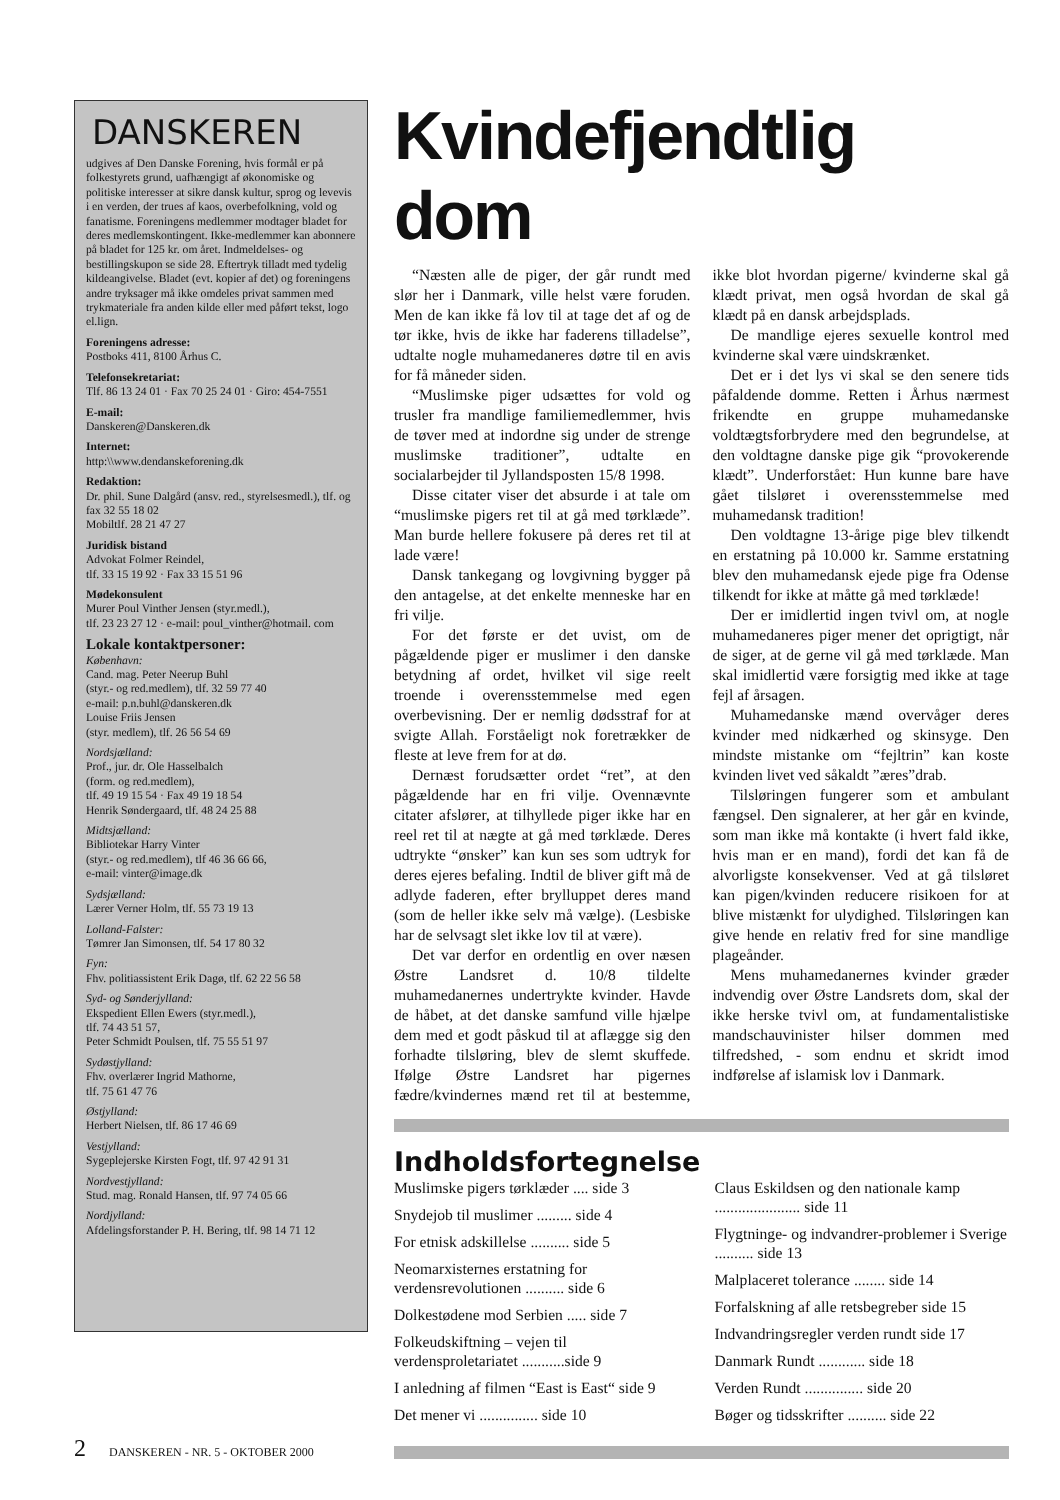DANSKEREN
udgives af Den Danske Forening, hvis formål er på folkestyrets grund, uafhængigt af økonomiske og politiske interesser at sikre dansk kultur, sprog og levevis i en verden, der trues af kaos, overbefolkning, vold og fanatisme. Foreningens medlemmer modtager bladet for deres medlemskontingent. Ikke-medlemmer kan abonnere på bladet for 125 kr. om året. Indmeldelses- og bestillingskupon se side 28. Eftertryk tilladt med tydelig kildeangivelse. Bladet (evt. kopier af det) og foreningens andre tryksager må ikke omdeles privat sammen med trykmateriale fra anden kilde eller med påført tekst, logo el.lign.
Foreningens adresse:
Postboks 411, 8100 Århus C.
Telefonsekretariat:
Tlf. 86 13 24 01 · Fax 70 25 24 01 · Giro: 454-7551
E-mail:
Danskeren@Danskeren.dk
Internet:
http:\\www.dendanskeforening.dk
Redaktion:
Dr. phil. Sune Dalgård (ansv. red., styrelsesmedl.), tlf. og fax 32 55 18 02
Mobiltlf. 28 21 47 27
Juridisk bistand
Advokat Folmer Reindel,
tlf. 33 15 19 92 · Fax 33 15 51 96
Mødekonsulent
Murer Poul Vinther Jensen (styr.medl.),
tlf. 23 23 27 12 · e-mail: poul_vinther@hotmail. com
Lokale kontaktpersoner:
København:
Cand. mag. Peter Neerup Buhl
(styr.- og red.medlem), tlf. 32 59 77 40
e-mail: p.n.buhl@danskeren.dk
Louise Friis Jensen
(styr. medlem), tlf. 26 56 54 69
Nordsjælland:
Prof., jur. dr. Ole Hasselbalch
(form. og red.medlem),
tlf. 49 19 15 54 · Fax 49 19 18 54
Henrik Søndergaard, tlf. 48 24 25 88
Midtsjælland:
Bibliotekar Harry Vinter
(styr.- og red.medlem), tlf 46 36 66 66,
e-mail: vinter@image.dk
Sydsjælland:
Lærer Verner Holm, tlf. 55 73 19 13
Lolland-Falster:
Tømrer Jan Simonsen, tlf. 54 17 80 32
Fyn:
Fhv. politiassistent Erik Dagø, tlf. 62 22 56 58
Syd- og Sønderjylland:
Ekspedient Ellen Ewers (styr.medl.),
tlf. 74 43 51 57,
Peter Schmidt Poulsen, tlf. 75 55 51 97
Sydøstjylland:
Fhv. overlærer Ingrid Mathorne,
tlf. 75 61 47 76
Østjylland:
Herbert Nielsen, tlf. 86 17 46 69
Vestjylland:
Sygeplejerske Kirsten Fogt, tlf. 97 42 91 31
Nordvestjylland:
Stud. mag. Ronald Hansen, tlf. 97 74 05 66
Nordjylland:
Afdelingsforstander P. H. Bering, tlf. 98 14 71 12
Kvindefjendtlig dom
“Næsten alle de piger, der går rundt med slør her i Danmark, ville helst være foruden. Men de kan ikke få lov til at tage det af og de tør ikke, hvis de ikke har faderens tilladelse”, udtalte nogle muhamedaneres døtre til en avis for få måneder siden.
“Muslimske piger udsættes for vold og trusler fra mandlige familiemedlemmer, hvis de tøver med at indordne sig under de strenge muslimske traditioner”, udtalte en socialarbejder til Jyllandsposten 15/8 1998.
Disse citater viser det absurde i at tale om “muslimske pigers ret til at gå med tørklæde”. Man burde hellere fokusere på deres ret til at lade være!
Dansk tankegang og lovgivning bygger på den antagelse, at det enkelte menneske har en fri vilje.
For det første er det uvist, om de pågældende piger er muslimer i den danske betydning af ordet, hvilket vil sige reelt troende i overensstemmelse med egen overbevisning. Der er nemlig dødsstraf for at svigte Allah. Forståeligt nok foretrækker de fleste at leve frem for at dø.
Dernæst forudsætter ordet “ret”, at den pågældende har en fri vilje. Ovennævnte citater afslører, at tilhyllede piger ikke har en reel ret til at nægte at gå med tørklæde. Deres udtrykte “ønsker” kan kun ses som udtryk for deres ejeres befaling. Indtil de bliver gift må de adlyde faderen, efter brylluppet deres mand (som de heller ikke selv må vælge). (Lesbiske har de selvsagt slet ikke lov til at være).
Det var derfor en ordentlig en over næsen Østre Landsret d. 10/8 tildelte muhamedanernes undertrykte kvinder. Havde de håbet, at det danske samfund ville hjælpe dem med et godt påskud til at aflægge sig den forhadte tilsløring, blev de slemt skuffede. Ifølge Østre Landsret har pigernes fædre/kvindernes mænd ret til at bestemme, ikke blot hvordan pigerne/ kvinderne skal gå klædt privat, men også hvordan de skal gå klædt på en dansk arbejdsplads.
De mandlige ejeres sexuelle kontrol med kvinderne skal være uindskrænket.
Det er i det lys vi skal se den senere tids påfaldende domme. Retten i Århus nærmest frikendte en gruppe muhamedanske voldtægtsforbrydere med den begrundelse, at den voldtagne danske pige gik “provokerende klædt”. Underforstået: Hun kunne bare have gået tilsløret i overensstemmelse med muhamedansk tradition!
Den voldtagne 13-årige pige blev tilkendt en erstatning på 10.000 kr. Samme erstatning blev den muhamedansk ejede pige fra Odense tilkendt for ikke at måtte gå med tørklæde!
Der er imidlertid ingen tvivl om, at nogle muhamedaneres piger mener det oprigtigt, når de siger, at de gerne vil gå med tørklæde. Man skal imidlertid være forsigtig med ikke at tage fejl af årsagen.
Muhamedanske mænd overvåger deres kvinder med nidkærhed og skinsyge. Den mindste mistanke om “fejltrin” kan koste kvinden livet ved såkaldt ”æres”drab.
Tilsløringen fungerer som et ambulant fængsel. Den signalerer, at her går en kvinde, som man ikke må kontakte (i hvert fald ikke, hvis man er en mand), fordi det kan få de alvorligste konsekvenser. Ved at gå tilsløret kan pigen/kvinden reducere risikoen for at blive mistænkt for ulydighed. Tilsløringen kan give hende en relativ fred for sine mandlige plageånder.
Mens muhamedanernes kvinder græder indvendig over Østre Landsrets dom, skal der ikke herske tvivl om, at fundamentalistiske mandschauvinister hilser dommen med tilfredshed, - som endnu et skridt imod indførelse af islamisk lov i Danmark.
Indholdsfortegnelse
Muslimske pigers tørklæder .... side 3
Snydejob til muslimer ......... side 4
For etnisk adskillelse .......... side 5
Neomarxisternes erstatning for verdensrevolutionen .......... side 6
Dolkestødene mod Serbien ..... side 7
Folkeudskiftning – vejen til verdensproletariatet ...........side 9
I anledning af filmen “East is East“ side 9
Det mener vi ............... side 10
Claus Eskildsen og den nationale kamp ...................... side 11
Flygtninge- og indvandrer-problemer i Sverige .......... side 13
Malplaceret tolerance ........ side 14
Forfalskning af alle retsbegreber side 15
Indvandringsregler verden rundt side 17
Danmark Rundt ............ side 18
Verden Rundt ............... side 20
Bøger og tidsskrifter .......... side 22
2 DANSKEREN - NR. 5 - OKTOBER 2000